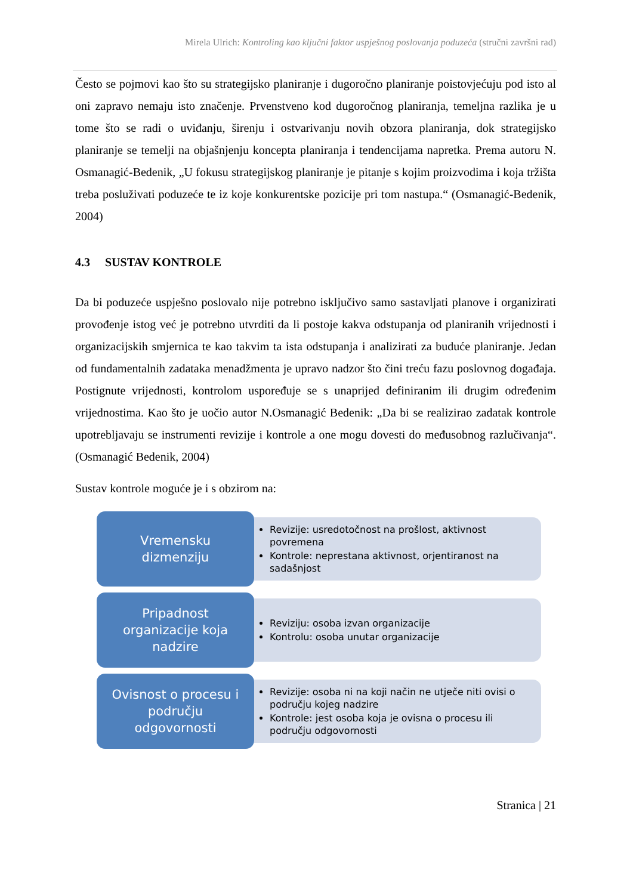Mirela Ulrich: Kontroling kao ključni faktor uspješnog poslovanja poduzeća (stručni završni rad)
Često se pojmovi kao što su strategijsko planiranje i dugoročno planiranje poistovjećuju pod isto al oni zapravo nemaju isto značenje. Prvenstveno kod dugoročnog planiranja, temeljna razlika je u tome što se radi o uviđanju, širenju i ostvarivanju novih obzora planiranja, dok strategijsko planiranje se temelji na objašnjenju koncepta planiranja i tendencijama napretka. Prema autoru N. Osmanagić-Bedenik, „U fokusu strategijskog planiranje je pitanje s kojim proizvodima i koja tržišta treba posluživati poduzeće te iz koje konkurentske pozicije pri tom nastupa.“ (Osmanagić-Bedenik, 2004)
4.3 SUSTAV KONTROLE
Da bi poduzeće uspješno poslovalo nije potrebno isključivo samo sastavljati planove i organizirati provođenje istog već je potrebno utvrditi da li postoje kakva odstupanja od planiranih vrijednosti i organizacijskih smjernica te kao takvim ta ista odstupanja i analizirati za buduće planiranje. Jedan od fundamentalnih zadataka menadžmenta je upravo nadzor što čini treću fazu poslovnog događaja. Postignute vrijednosti, kontrolom uspoređuje se s unaprijed definiranim ili drugim određenim vrijednostima. Kao što je uočio autor N.Osmanagić Bedenik: „Da bi se realizirao zadatak kontrole upotrebljavaju se instrumenti revizije i kontrole a one mogu dovesti do međusobnog razlučivanja“. (Osmanagić Bedenik, 2004)
Sustav kontrole moguće je i s obzirom na:
Vremensku
dizmenziju
Revizije: usredotočnost na prošlost, aktivnost povremena
Kontrole: neprestana aktivnost, orjentiranost na sadašnjost
Pripadnost
organizacije koja
nadzire
Reviziju: osoba izvan organizacije
Kontrolu: osoba unutar organizacije
Ovisnost o procesu i
području
odgovornosti
Revizije: osoba ni na koji način ne utječe niti ovisi o području kojeg nadzire
Kontrole: jest osoba koja je ovisna o procesu ili području odgovornosti
Stranica | 21